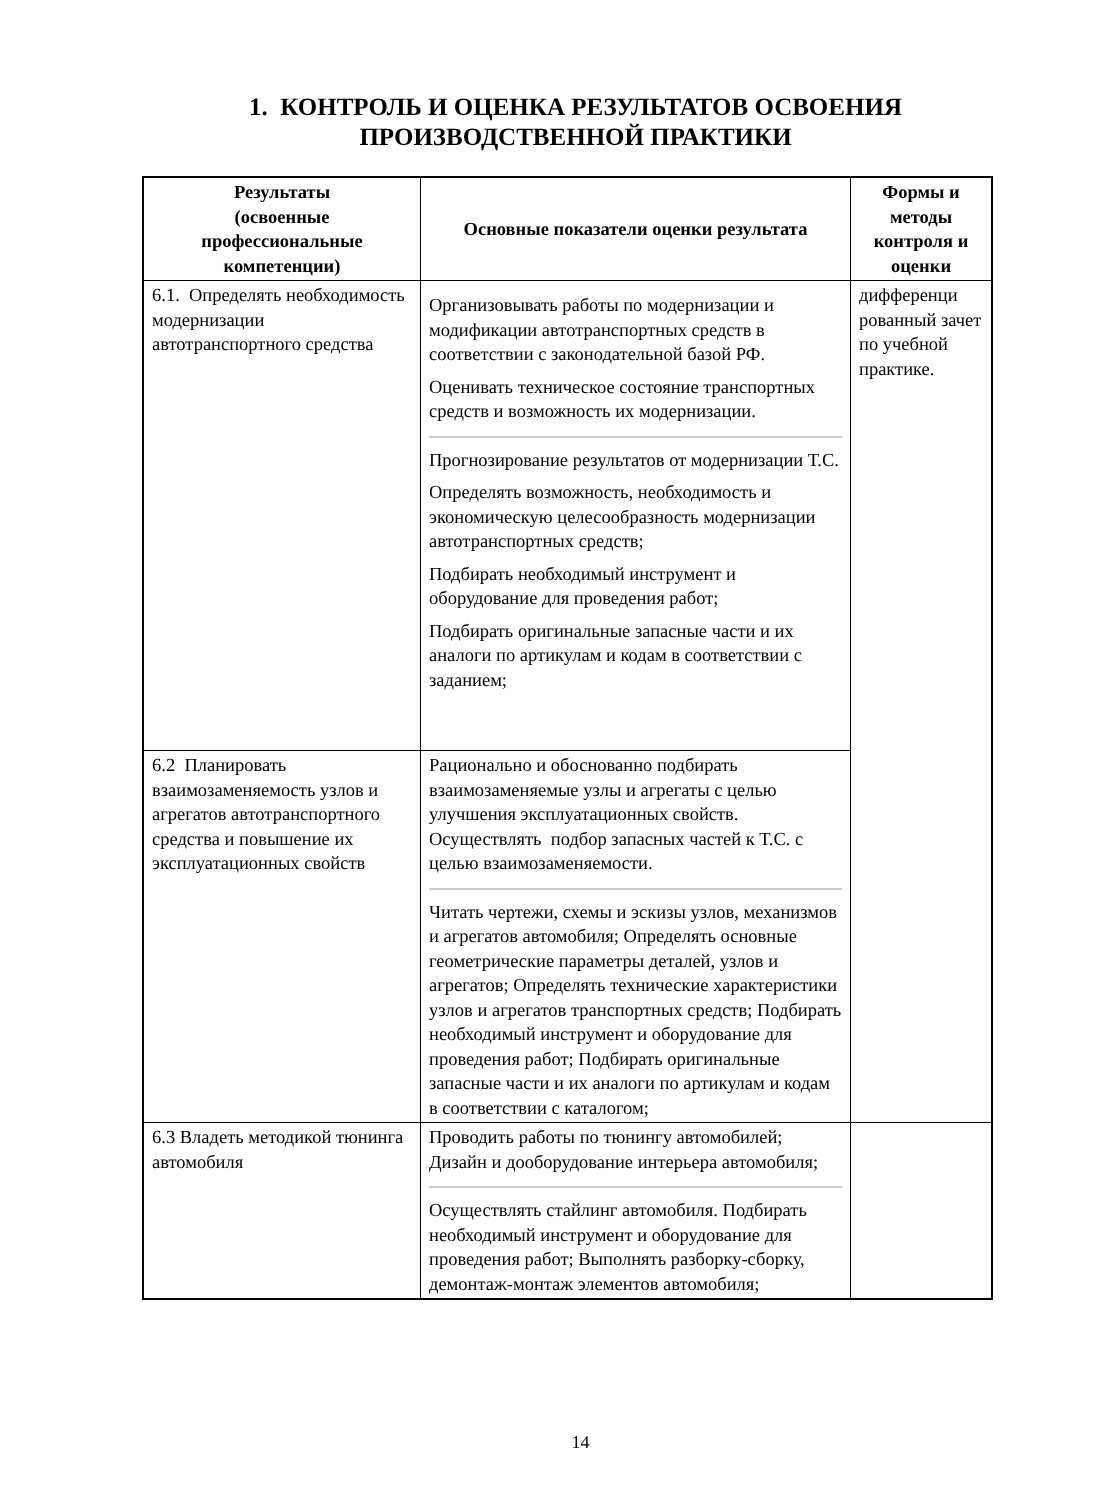1. КОНТРОЛЬ И ОЦЕНКА РЕЗУЛЬТАТОВ ОСВОЕНИЯ ПРОИЗВОДСТВЕННОЙ ПРАКТИКИ
| Результаты (освоенные профессиональные компетенции) | Основные показатели оценки результата | Формы и методы контроля и оценки |
| --- | --- | --- |
| 6.1. Определять необходимость модернизации автотранспортного средства | Организовывать работы по модернизации и модификации автотранспортных средств в соответствии с законодательной базой РФ. Оценивать техническое состояние транспортных средств и возможность их модернизации. Прогнозирование результатов от модернизации Т.С. Определять возможность, необходимость и экономическую целесообразность модернизации автотранспортных средств; Подбирать необходимый инструмент и оборудование для проведения работ; Подбирать оригинальные запасные части и их аналоги по артикулам и кодам в соответствии с заданием; | дифференци рованный зачет по учебной практике. |
| 6.2 Планировать взаимозаменяемость узлов и агрегатов автотранспортного средства и повышение их эксплуатационных свойств | Рационально и обоснованно подбирать взаимозаменяемые узлы и агрегаты с целью улучшения эксплуатационных свойств. Осуществлять подбор запасных частей к Т.С. с целью взаимозаменяемости. Читать чертежи, схемы и эскизы узлов, механизмов и агрегатов автомобиля; Определять основные геометрические параметры деталей, узлов и агрегатов; Определять технические характеристики узлов и агрегатов транспортных средств; Подбирать необходимый инструмент и оборудование для проведения работ; Подбирать оригинальные запасные части и их аналоги по артикулам и кодам в соответствии с каталогом; | |
| 6.3 Владеть методикой тюнинга автомобиля | Проводить работы по тюнингу автомобилей; Дизайн и дооборудование интерьера автомобиля; Осуществлять стайлинг автомобиля. Подбирать необходимый инструмент и оборудование для проведения работ; Выполнять разборку-сборку, демонтаж-монтаж элементов автомобиля; | |
14